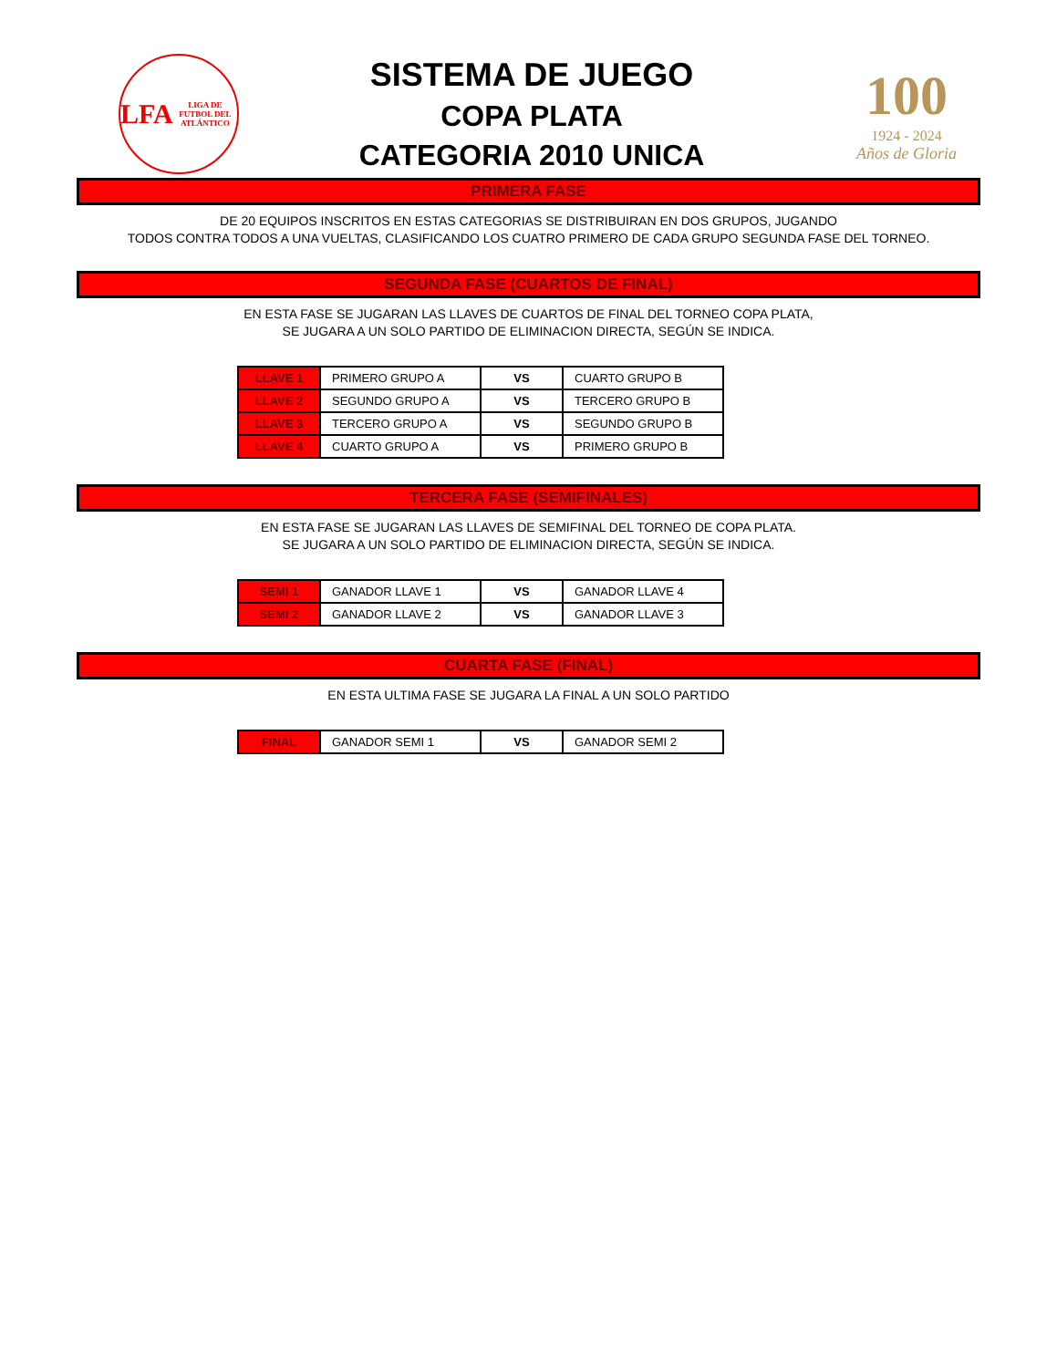LFA
LIGA DE FUTBOL DEL ATLÁNTICO
SISTEMA DE JUEGO
COPA PLATA
CATEGORIA 2010 UNICA
100
1924 - 2024
Años de Gloria
PRIMERA FASE
DE 20 EQUIPOS INSCRITOS EN ESTAS CATEGORIAS SE DISTRIBUIRAN EN DOS GRUPOS, JUGANDO
TODOS CONTRA TODOS A UNA VUELTAS, CLASIFICANDO LOS CUATRO PRIMERO DE CADA GRUPO SEGUNDA FASE DEL TORNEO.
SEGUNDA FASE (CUARTOS DE FINAL)
EN ESTA FASE SE JUGARAN LAS LLAVES DE CUARTOS DE FINAL DEL TORNEO COPA PLATA,
SE JUGARA A UN SOLO PARTIDO DE ELIMINACION DIRECTA, SEGÚN SE INDICA.
| LLAVE 1 | PRIMERO GRUPO A | VS | CUARTO GRUPO B |
| LLAVE 2 | SEGUNDO GRUPO A | VS | TERCERO GRUPO B |
| LLAVE 3 | TERCERO GRUPO A | VS | SEGUNDO GRUPO B |
| LLAVE 4 | CUARTO GRUPO A | VS | PRIMERO GRUPO B |
TERCERA FASE (SEMIFINALES)
EN ESTA FASE SE JUGARAN LAS LLAVES DE SEMIFINAL DEL TORNEO DE COPA PLATA.
SE JUGARA A UN SOLO PARTIDO DE ELIMINACION DIRECTA, SEGÚN SE INDICA.
| SEMI 1 | GANADOR LLAVE 1 | VS | GANADOR LLAVE 4 |
| SEMI 2 | GANADOR LLAVE 2 | VS | GANADOR LLAVE 3 |
CUARTA FASE (FINAL)
EN ESTA ULTIMA FASE SE JUGARA LA FINAL A UN SOLO PARTIDO
| FINAL | GANADOR SEMI 1 | VS | GANADOR SEMI 2 |